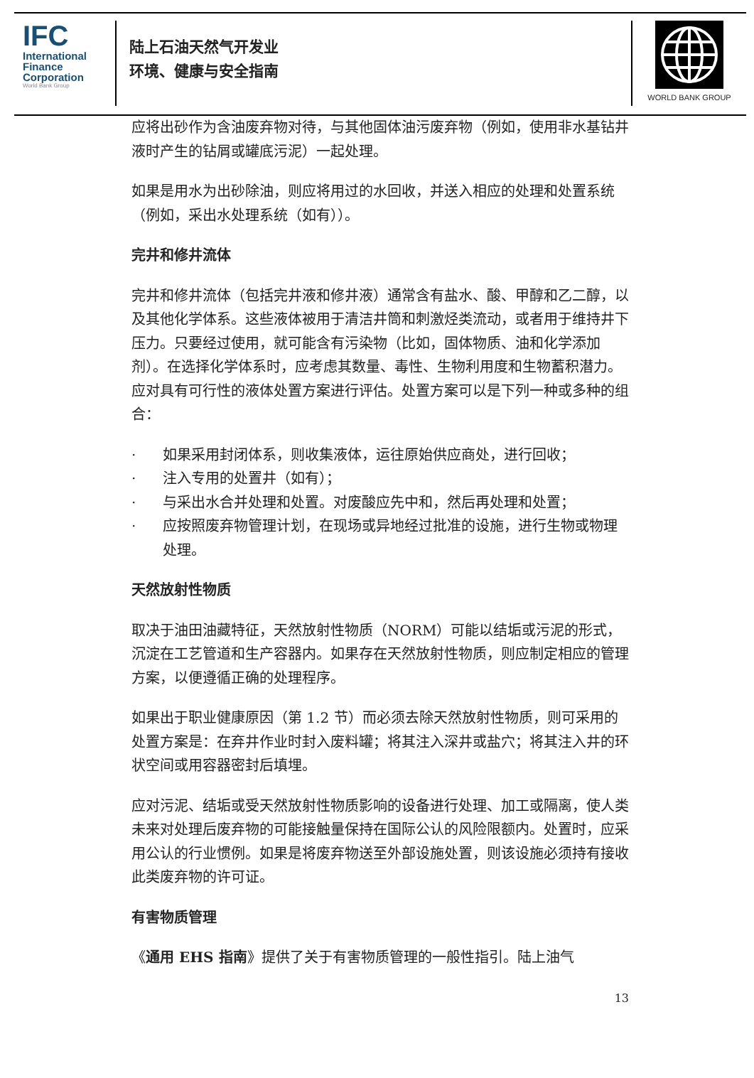IFC
International
Finance
Corporation
World Bank Group
陆上石油天然气开发业
环境、健康与安全指南
WORLD BANK GROUP
应将出砂作为含油废弃物对待，与其他固体油污废弃物（例如，使用非水基钻井液时产生的钻屑或罐底污泥）一起处理。
如果是用水为出砂除油，则应将用过的水回收，并送入相应的处理和处置系统（例如，采出水处理系统（如有））。
完井和修井流体
完井和修井流体（包括完井液和修井液）通常含有盐水、酸、甲醇和乙二醇，以及其他化学体系。这些液体被用于清洁井筒和刺激烃类流动，或者用于维持井下压力。只要经过使用，就可能含有污染物（比如，固体物质、油和化学添加剂）。在选择化学体系时，应考虑其数量、毒性、生物利用度和生物蓄积潜力。应对具有可行性的液体处置方案进行评估。处置方案可以是下列一种或多种的组合：
· 如果采用封闭体系，则收集液体，运往原始供应商处，进行回收；
· 注入专用的处置井（如有）；
· 与采出水合并处理和处置。对废酸应先中和，然后再处理和处置；
· 应按照废弃物管理计划，在现场或异地经过批准的设施，进行生物或物理处理。
天然放射性物质
取决于油田油藏特征，天然放射性物质（NORM）可能以结垢或污泥的形式，沉淀在工艺管道和生产容器内。如果存在天然放射性物质，则应制定相应的管理方案，以便遵循正确的处理程序。
如果出于职业健康原因（第 1.2 节）而必须去除天然放射性物质，则可采用的处置方案是：在弃井作业时封入废料罐；将其注入深井或盐穴；将其注入井的环状空间或用容器密封后填埋。
应对污泥、结垢或受天然放射性物质影响的设备进行处理、加工或隔离，使人类未来对处理后废弃物的可能接触量保持在国际公认的风险限额内。处置时，应采用公认的行业惯例。如果是将废弃物送至外部设施处置，则该设施必须持有接收此类废弃物的许可证。
有害物质管理
《通用 EHS 指南》提供了关于有害物质管理的一般性指引。陆上油气
13